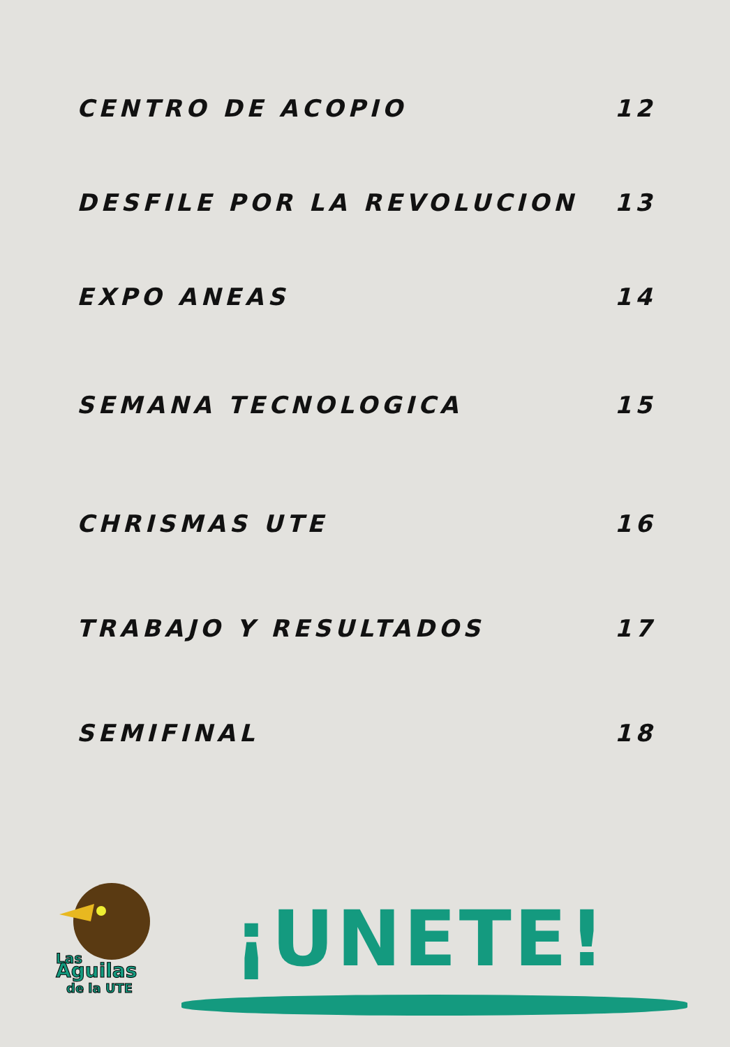CENTRO DE ACOPIO 12
DESFILE POR LA REVOLUCION 13
EXPO ANEAS 14
SEMANA TECNOLOGICA 15
CHRISMAS UTE 16
TRABAJO Y RESULTADOS 17
SEMIFINAL 18
Las
Aguilas
de la UTE
¡UNETE!